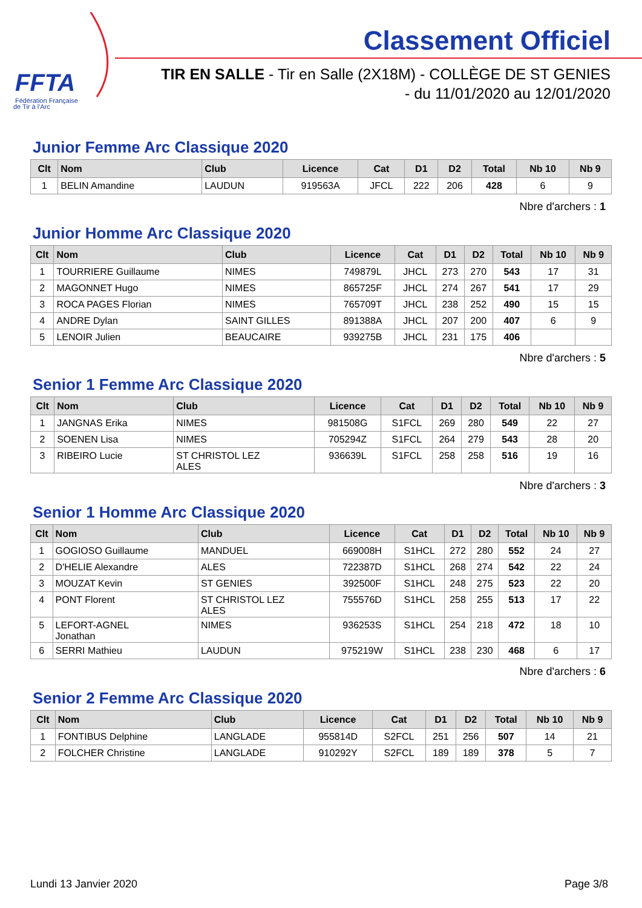FFTA
Fédération Française
de Tir à l'Arc
Classement Officiel
TIR EN SALLE - Tir en Salle (2X18M) - COLLÈGE DE ST GENIES
- du 11/01/2020 au 12/01/2020
Junior Femme Arc Classique 2020
| Clt | Nom | Club | Licence | Cat | D1 | D2 | Total | Nb 10 | Nb 9 |
| --- | --- | --- | --- | --- | --- | --- | --- | --- | --- |
| 1 | BELIN Amandine | LAUDUN | 919563A | JFCL | 222 | 206 | 428 | 6 | 9 |
Nbre d'archers : 1
Junior Homme Arc Classique 2020
| Clt | Nom | Club | Licence | Cat | D1 | D2 | Total | Nb 10 | Nb 9 |
| --- | --- | --- | --- | --- | --- | --- | --- | --- | --- |
| 1 | TOURRIERE Guillaume | NIMES | 749879L | JHCL | 273 | 270 | 543 | 17 | 31 |
| 2 | MAGONNET Hugo | NIMES | 865725F | JHCL | 274 | 267 | 541 | 17 | 29 |
| 3 | ROCA PAGES Florian | NIMES | 765709T | JHCL | 238 | 252 | 490 | 15 | 15 |
| 4 | ANDRE Dylan | SAINT GILLES | 891388A | JHCL | 207 | 200 | 407 | 6 | 9 |
| 5 | LENOIR Julien | BEAUCAIRE | 939275B | JHCL | 231 | 175 | 406 | | |
Nbre d'archers : 5
Senior 1 Femme Arc Classique 2020
| Clt | Nom | Club | Licence | Cat | D1 | D2 | Total | Nb 10 | Nb 9 |
| --- | --- | --- | --- | --- | --- | --- | --- | --- | --- |
| 1 | JANGNAS Erika | NIMES | 981508G | S1FCL | 269 | 280 | 549 | 22 | 27 |
| 2 | SOENEN Lisa | NIMES | 705294Z | S1FCL | 264 | 279 | 543 | 28 | 20 |
| 3 | RIBEIRO Lucie | ST CHRISTOL LEZ ALES | 936639L | S1FCL | 258 | 258 | 516 | 19 | 16 |
Nbre d'archers : 3
Senior 1 Homme Arc Classique 2020
| Clt | Nom | Club | Licence | Cat | D1 | D2 | Total | Nb 10 | Nb 9 |
| --- | --- | --- | --- | --- | --- | --- | --- | --- | --- |
| 1 | GOGIOSO Guillaume | MANDUEL | 669008H | S1HCL | 272 | 280 | 552 | 24 | 27 |
| 2 | D'HELIE Alexandre | ALES | 722387D | S1HCL | 268 | 274 | 542 | 22 | 24 |
| 3 | MOUZAT Kevin | ST GENIES | 392500F | S1HCL | 248 | 275 | 523 | 22 | 20 |
| 4 | PONT Florent | ST CHRISTOL LEZ ALES | 755576D | S1HCL | 258 | 255 | 513 | 17 | 22 |
| 5 | LEFORT-AGNEL Jonathan | NIMES | 936253S | S1HCL | 254 | 218 | 472 | 18 | 10 |
| 6 | SERRI Mathieu | LAUDUN | 975219W | S1HCL | 238 | 230 | 468 | 6 | 17 |
Nbre d'archers : 6
Senior 2 Femme Arc Classique 2020
| Clt | Nom | Club | Licence | Cat | D1 | D2 | Total | Nb 10 | Nb 9 |
| --- | --- | --- | --- | --- | --- | --- | --- | --- | --- |
| 1 | FONTIBUS Delphine | LANGLADE | 955814D | S2FCL | 251 | 256 | 507 | 14 | 21 |
| 2 | FOLCHER Christine | LANGLADE | 910292Y | S2FCL | 189 | 189 | 378 | 5 | 7 |
Lundi 13 Janvier 2020 Page 3/8